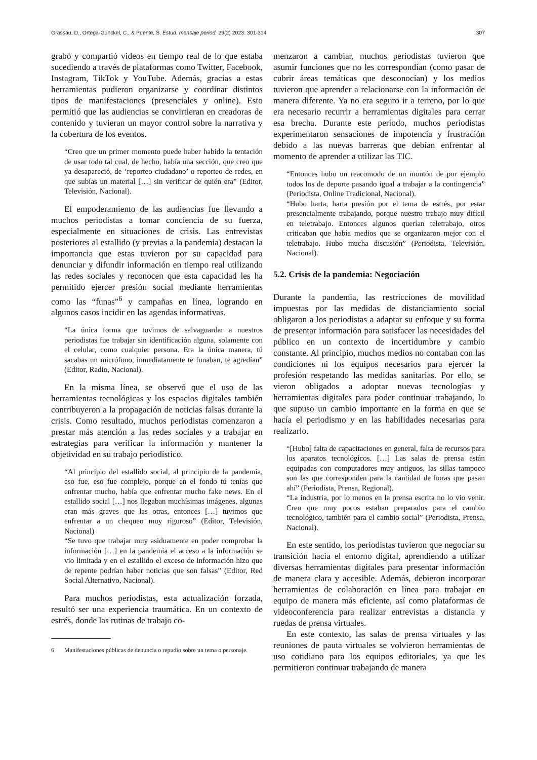Grassau, D., Ortega-Gunckel, C., & Puente, S. Estud. mensaje period. 29(2) 2023: 301-314 307
grabó y compartió videos en tiempo real de lo que estaba sucediendo a través de plataformas como Twitter, Facebook, Instagram, TikTok y YouTube. Además, gracias a estas herramientas pudieron organizarse y coordinar distintos tipos de manifestaciones (presenciales y online). Esto permitió que las audiencias se convirtieran en creadoras de contenido y tuvieran un mayor control sobre la narrativa y la cobertura de los eventos.
“Creo que un primer momento puede haber habido la tentación de usar todo tal cual, de hecho, había una sección, que creo que ya desapareció, de ‘reporteo ciudadano’ o reporteo de redes, en que subías un material […] sin verificar de quién era” (Editor, Televisión, Nacional).
El empoderamiento de las audiencias fue llevando a muchos periodistas a tomar conciencia de su fuerza, especialmente en situaciones de crisis. Las entrevistas posteriores al estallido (y previas a la pandemia) destacan la importancia que estas tuvieron por su capacidad para denunciar y difundir información en tiempo real utilizando las redes sociales y reconocen que esta capacidad les ha permitido ejercer presión social mediante herramientas como las “funas”<sup>6</sup> y campañas en línea, logrando en algunos casos incidir en las agendas informativas.
“La única forma que tuvimos de salvaguardar a nuestros periodistas fue trabajar sin identificación alguna, solamente con el celular, como cualquier persona. Era la única manera, tú sacabas un micrófono, inmediatamente te funaban, te agredían” (Editor, Radio, Nacional).
En la misma línea, se observó que el uso de las herramientas tecnológicas y los espacios digitales también contribuyeron a la propagación de noticias falsas durante la crisis. Como resultado, muchos periodistas comenzaron a prestar más atención a las redes sociales y a trabajar en estrategias para verificar la información y mantener la objetividad en su trabajo periodístico.
“Al principio del estallido social, al principio de la pandemia, eso fue, eso fue complejo, porque en el fondo tú tenías que enfrentar mucho, había que enfrentar mucho fake news. En el estallido social […] nos llegaban muchísimas imágenes, algunas eran más graves que las otras, entonces […] tuvimos que enfrentar a un chequeo muy riguroso” (Editor, Televisión, Nacional)
“Se tuvo que trabajar muy asiduamente en poder comprobar la información […] en la pandemia el acceso a la información se vio limitada y en el estallido el exceso de información hizo que de repente podrían haber noticias que son falsas” (Editor, Red Social Alternativo, Nacional).
Para muchos periodistas, esta actualización forzada, resultó ser una experiencia traumática. En un contexto de estrés, donde las rutinas de trabajo co-
6 Manifestaciones públicas de denuncia o repudio sobre un tema o personaje.
menzaron a cambiar, muchos periodistas tuvieron que asumir funciones que no les correspondían (como pasar de cubrir áreas temáticas que desconocían) y los medios tuvieron que aprender a relacionarse con la información de manera diferente. Ya no era seguro ir a terreno, por lo que era necesario recurrir a herramientas digitales para cerrar esa brecha. Durante este período, muchos periodistas experimentaron sensaciones de impotencia y frustración debido a las nuevas barreras que debían enfrentar al momento de aprender a utilizar las TIC.
“Entonces hubo un reacomodo de un montón de por ejemplo todos los de deporte pasando igual a trabajar a la contingencia” (Periodista, Online Tradicional, Nacional).
“Hubo harta, harta presión por el tema de estrés, por estar presencialmente trabajando, porque nuestro trabajo muy difícil en teletrabajo. Entonces algunos querían teletrabajo, otros criticaban que había medios que se organizaron mejor con el teletrabajo. Hubo mucha discusión” (Periodista, Televisión, Nacional).
5.2. Crisis de la pandemia: Negociación
Durante la pandemia, las restricciones de movilidad impuestas por las medidas de distanciamiento social obligaron a los periodistas a adaptar su enfoque y su forma de presentar información para satisfacer las necesidades del público en un contexto de incertidumbre y cambio constante. Al principio, muchos medios no contaban con las condiciones ni los equipos necesarios para ejercer la profesión respetando las medidas sanitarias. Por ello, se vieron obligados a adoptar nuevas tecnologías y herramientas digitales para poder continuar trabajando, lo que supuso un cambio importante en la forma en que se hacía el periodismo y en las habilidades necesarias para realizarlo.
“[Hubo] falta de capacitaciones en general, falta de recursos para los aparatos tecnológicos. […] Las salas de prensa están equipadas con computadores muy antiguos, las sillas tampoco son las que corresponden para la cantidad de horas que pasan ahí” (Periodista, Prensa, Regional).
“La industria, por lo menos en la prensa escrita no lo vio venir. Creo que muy pocos estaban preparados para el cambio tecnológico, también para el cambio social” (Periodista, Prensa, Nacional).
En este sentido, los periodistas tuvieron que negociar su transición hacia el entorno digital, aprendiendo a utilizar diversas herramientas digitales para presentar información de manera clara y accesible. Además, debieron incorporar herramientas de colaboración en línea para trabajar en equipo de manera más eficiente, así como plataformas de videoconferencia para realizar entrevistas a distancia y ruedas de prensa virtuales.
En este contexto, las salas de prensa virtuales y las reuniones de pauta virtuales se volvieron herramientas de uso cotidiano para los equipos editoriales, ya que les permitieron continuar trabajando de manera